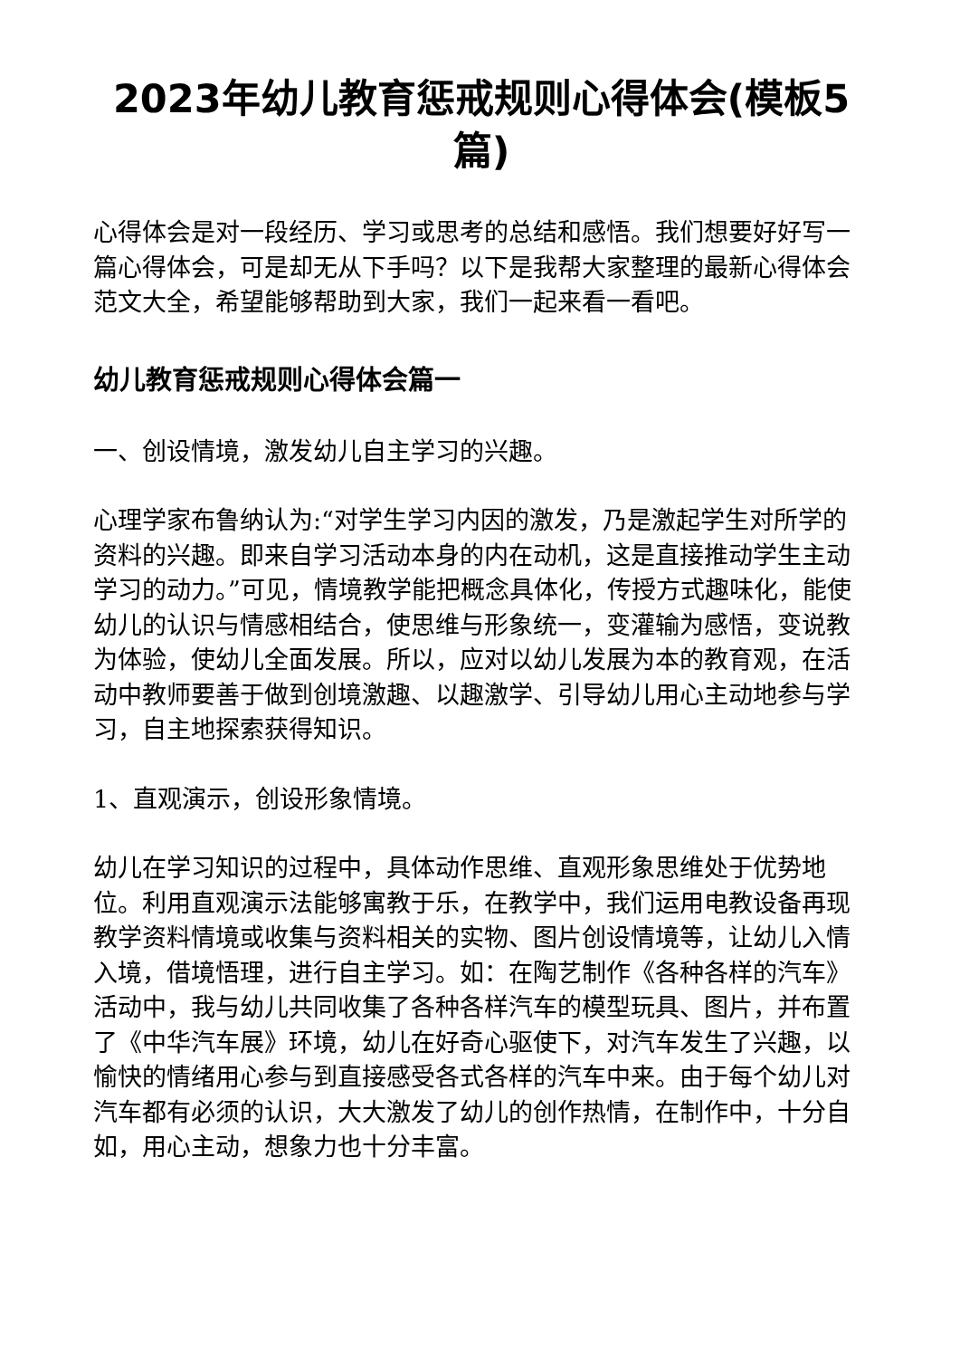2023年幼儿教育惩戒规则心得体会(模板5篇)
心得体会是对一段经历、学习或思考的总结和感悟。我们想要好好写一篇心得体会，可是却无从下手吗？以下是我帮大家整理的最新心得体会范文大全，希望能够帮助到大家，我们一起来看一看吧。
幼儿教育惩戒规则心得体会篇一
一、创设情境，激发幼儿自主学习的兴趣。
心理学家布鲁纳认为:“对学生学习内因的激发，乃是激起学生对所学的资料的兴趣。即来自学习活动本身的内在动机，这是直接推动学生主动学习的动力。”可见，情境教学能把概念具体化，传授方式趣味化，能使幼儿的认识与情感相结合，使思维与形象统一，变灌输为感悟，变说教为体验，使幼儿全面发展。所以，应对以幼儿发展为本的教育观，在活动中教师要善于做到创境激趣、以趣激学、引导幼儿用心主动地参与学习，自主地探索获得知识。
1、直观演示，创设形象情境。
幼儿在学习知识的过程中，具体动作思维、直观形象思维处于优势地位。利用直观演示法能够寓教于乐，在教学中，我们运用电教设备再现教学资料情境或收集与资料相关的实物、图片创设情境等，让幼儿入情入境，借境悟理，进行自主学习。如：在陶艺制作《各种各样的汽车》活动中，我与幼儿共同收集了各种各样汽车的模型玩具、图片，并布置了《中华汽车展》环境，幼儿在好奇心驱使下，对汽车发生了兴趣，以愉快的情绪用心参与到直接感受各式各样的汽车中来。由于每个幼儿对汽车都有必须的认识，大大激发了幼儿的创作热情，在制作中，十分自如，用心主动，想象力也十分丰富。